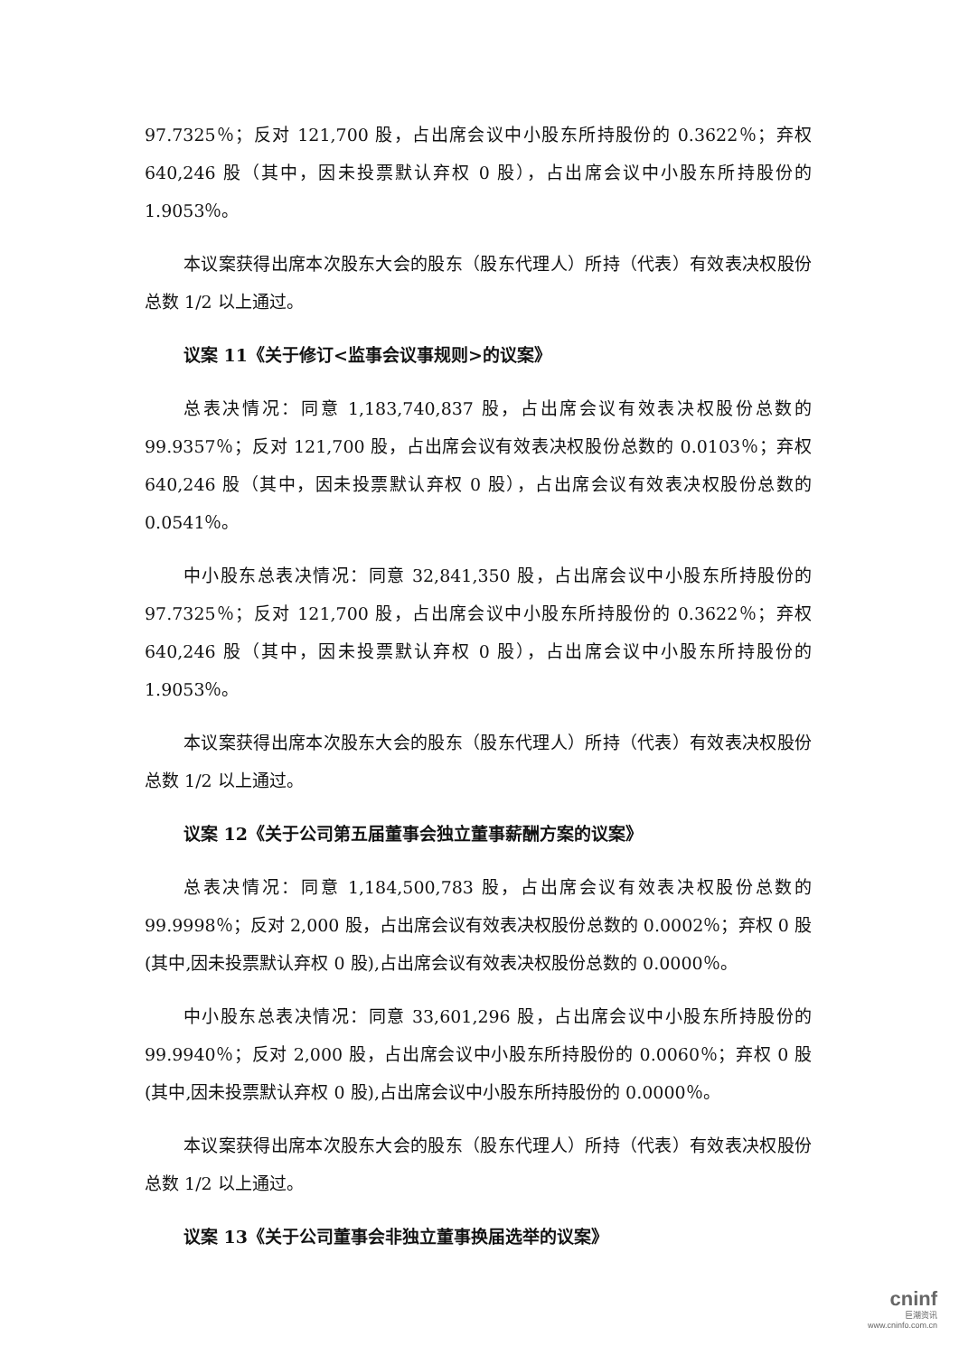97.7325％；反对 121,700 股，占出席会议中小股东所持股份的 0.3622％；弃权 640,246 股（其中，因未投票默认弃权 0 股），占出席会议中小股东所持股份的 1.9053％。
本议案获得出席本次股东大会的股东（股东代理人）所持（代表）有效表决权股份总数 1/2 以上通过。
议案 11《关于修订<监事会议事规则>的议案》
总表决情况：同意 1,183,740,837 股，占出席会议有效表决权股份总数的 99.9357％；反对 121,700 股，占出席会议有效表决权股份总数的 0.0103％；弃权 640,246 股（其中，因未投票默认弃权 0 股），占出席会议有效表决权股份总数的 0.0541％。
中小股东总表决情况：同意 32,841,350 股，占出席会议中小股东所持股份的 97.7325％；反对 121,700 股，占出席会议中小股东所持股份的 0.3622％；弃权 640,246 股（其中，因未投票默认弃权 0 股），占出席会议中小股东所持股份的 1.9053％。
本议案获得出席本次股东大会的股东（股东代理人）所持（代表）有效表决权股份总数 1/2 以上通过。
议案 12《关于公司第五届董事会独立董事薪酬方案的议案》
总表决情况：同意 1,184,500,783 股，占出席会议有效表决权股份总数的 99.9998％；反对 2,000 股，占出席会议有效表决权股份总数的 0.0002％；弃权 0 股(其中,因未投票默认弃权 0 股),占出席会议有效表决权股份总数的 0.0000％。
中小股东总表决情况：同意 33,601,296 股，占出席会议中小股东所持股份的 99.9940％；反对 2,000 股，占出席会议中小股东所持股份的 0.0060％；弃权 0 股(其中,因未投票默认弃权 0 股),占出席会议中小股东所持股份的 0.0000％。
本议案获得出席本次股东大会的股东（股东代理人）所持（代表）有效表决权股份总数 1/2 以上通过。
议案 13《关于公司董事会非独立董事换届选举的议案》
cninf
巨潮资讯
www.cninfo.com.cn